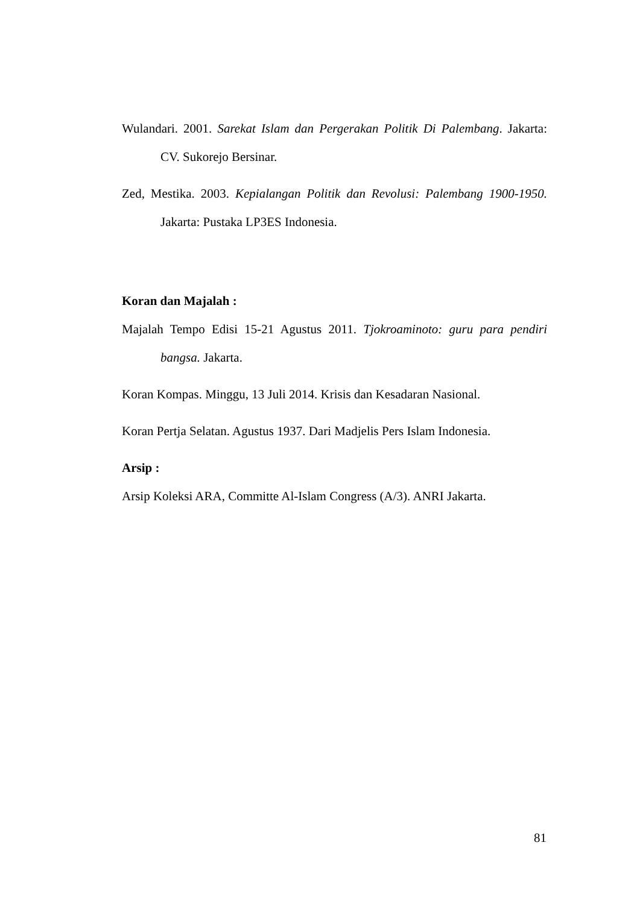Wulandari. 2001. Sarekat Islam dan Pergerakan Politik Di Palembang. Jakarta: CV. Sukorejo Bersinar.
Zed, Mestika. 2003. Kepialangan Politik dan Revolusi: Palembang 1900-1950. Jakarta: Pustaka LP3ES Indonesia.
Koran dan Majalah :
Majalah Tempo Edisi 15-21 Agustus 2011. Tjokroaminoto: guru para pendiri bangsa. Jakarta.
Koran Kompas. Minggu, 13 Juli 2014. Krisis dan Kesadaran Nasional.
Koran Pertja Selatan. Agustus 1937. Dari Madjelis Pers Islam Indonesia.
Arsip :
Arsip Koleksi ARA, Committe Al-Islam Congress (A/3). ANRI Jakarta.
81